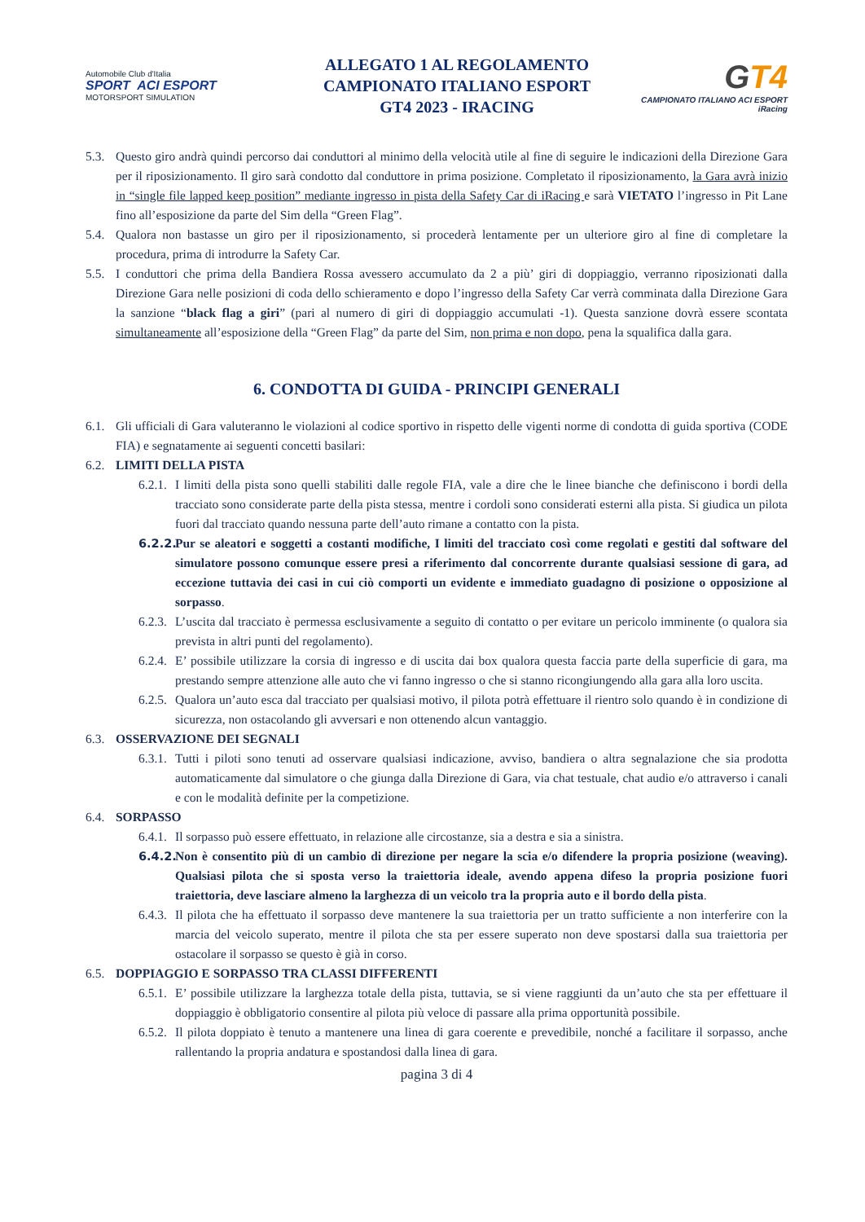Automobile Club d'Italia
SPORT ACI ESPORT
MOTORSPORT SIMULATION
ALLEGATO 1 AL REGOLAMENTO
CAMPIONATO ITALIANO ESPORT
GT4 2023 - IRACING
GT4
CAMPIONATO ITALIANO ACI ESPORT iRacing
5.3.
Questo giro andrà quindi percorso dai conduttori al minimo della velocità utile al fine di seguire le indicazioni della Direzione Gara per il riposizionamento. Il giro sarà condotto dal conduttore in prima posizione. Completato il riposizionamento, la Gara avrà inizio in “single file lapped keep position” mediante ingresso in pista della Safety Car di iRacing e sarà VIETATO l’ingresso in Pit Lane fino all’esposizione da parte del Sim della “Green Flag”.
5.4.
Qualora non bastasse un giro per il riposizionamento, si procederà lentamente per un ulteriore giro al fine di completare la procedura, prima di introdurre la Safety Car.
5.5.
I conduttori che prima della Bandiera Rossa avessero accumulato da 2 a più’ giri di doppiaggio, verranno riposizionati dalla Direzione Gara nelle posizioni di coda dello schieramento e dopo l’ingresso della Safety Car verrà comminata dalla Direzione Gara la sanzione “black flag a giri” (pari al numero di giri di doppiaggio accumulati -1). Questa sanzione dovrà essere scontata simultaneamente all’esposizione della “Green Flag” da parte del Sim, non prima e non dopo, pena la squalifica dalla gara.
6. CONDOTTA DI GUIDA - PRINCIPI GENERALI
6.1.
Gli ufficiali di Gara valuteranno le violazioni al codice sportivo in rispetto delle vigenti norme di condotta di guida sportiva (CODE FIA) e segnatamente ai seguenti concetti basilari:
6.2.
LIMITI DELLA PISTA
6.2.1.
I limiti della pista sono quelli stabiliti dalle regole FIA, vale a dire che le linee bianche che definiscono i bordi della tracciato sono considerate parte della pista stessa, mentre i cordoli sono considerati esterni alla pista. Si giudica un pilota fuori dal tracciato quando nessuna parte dell’auto rimane a contatto con la pista.
6.2.2.
Pur se aleatori e soggetti a costanti modifiche, I limiti del tracciato così come regolati e gestiti dal software del simulatore possono comunque essere presi a riferimento dal concorrente durante qualsiasi sessione di gara, ad eccezione tuttavia dei casi in cui ciò comporti un evidente e immediato guadagno di posizione o opposizione al sorpasso.
6.2.3.
L’uscita dal tracciato è permessa esclusivamente a seguito di contatto o per evitare un pericolo imminente (o qualora sia prevista in altri punti del regolamento).
6.2.4.
E’ possibile utilizzare la corsia di ingresso e di uscita dai box qualora questa faccia parte della superficie di gara, ma prestando sempre attenzione alle auto che vi fanno ingresso o che si stanno ricongiungendo alla gara alla loro uscita.
6.2.5.
Qualora un’auto esca dal tracciato per qualsiasi motivo, il pilota potrà effettuare il rientro solo quando è in condizione di sicurezza, non ostacolando gli avversari e non ottenendo alcun vantaggio.
6.3.
OSSERVAZIONE DEI SEGNALI
6.3.1.
Tutti i piloti sono tenuti ad osservare qualsiasi indicazione, avviso, bandiera o altra segnalazione che sia prodotta automaticamente dal simulatore o che giunga dalla Direzione di Gara, via chat testuale, chat audio e/o attraverso i canali e con le modalità definite per la competizione.
6.4.
SORPASSO
6.4.1.
Il sorpasso può essere effettuato, in relazione alle circostanze, sia a destra e sia a sinistra.
6.4.2.
Non è consentito più di un cambio di direzione per negare la scia e/o difendere la propria posizione (weaving). Qualsiasi pilota che si sposta verso la traiettoria ideale, avendo appena difeso la propria posizione fuori traiettoria, deve lasciare almeno la larghezza di un veicolo tra la propria auto e il bordo della pista.
6.4.3.
Il pilota che ha effettuato il sorpasso deve mantenere la sua traiettoria per un tratto sufficiente a non interferire con la marcia del veicolo superato, mentre il pilota che sta per essere superato non deve spostarsi dalla sua traiettoria per ostacolare il sorpasso se questo è già in corso.
6.5.
DOPPIAGGIO E SORPASSO TRA CLASSI DIFFERENTI
6.5.1.
E’ possibile utilizzare la larghezza totale della pista, tuttavia, se si viene raggiunti da un’auto che sta per effettuare il doppiaggio è obbligatorio consentire al pilota più veloce di passare alla prima opportunità possibile.
6.5.2.
Il pilota doppiato è tenuto a mantenere una linea di gara coerente e prevedibile, nonché a facilitare il sorpasso, anche rallentando la propria andatura e spostandosi dalla linea di gara.
pagina 3 di 4